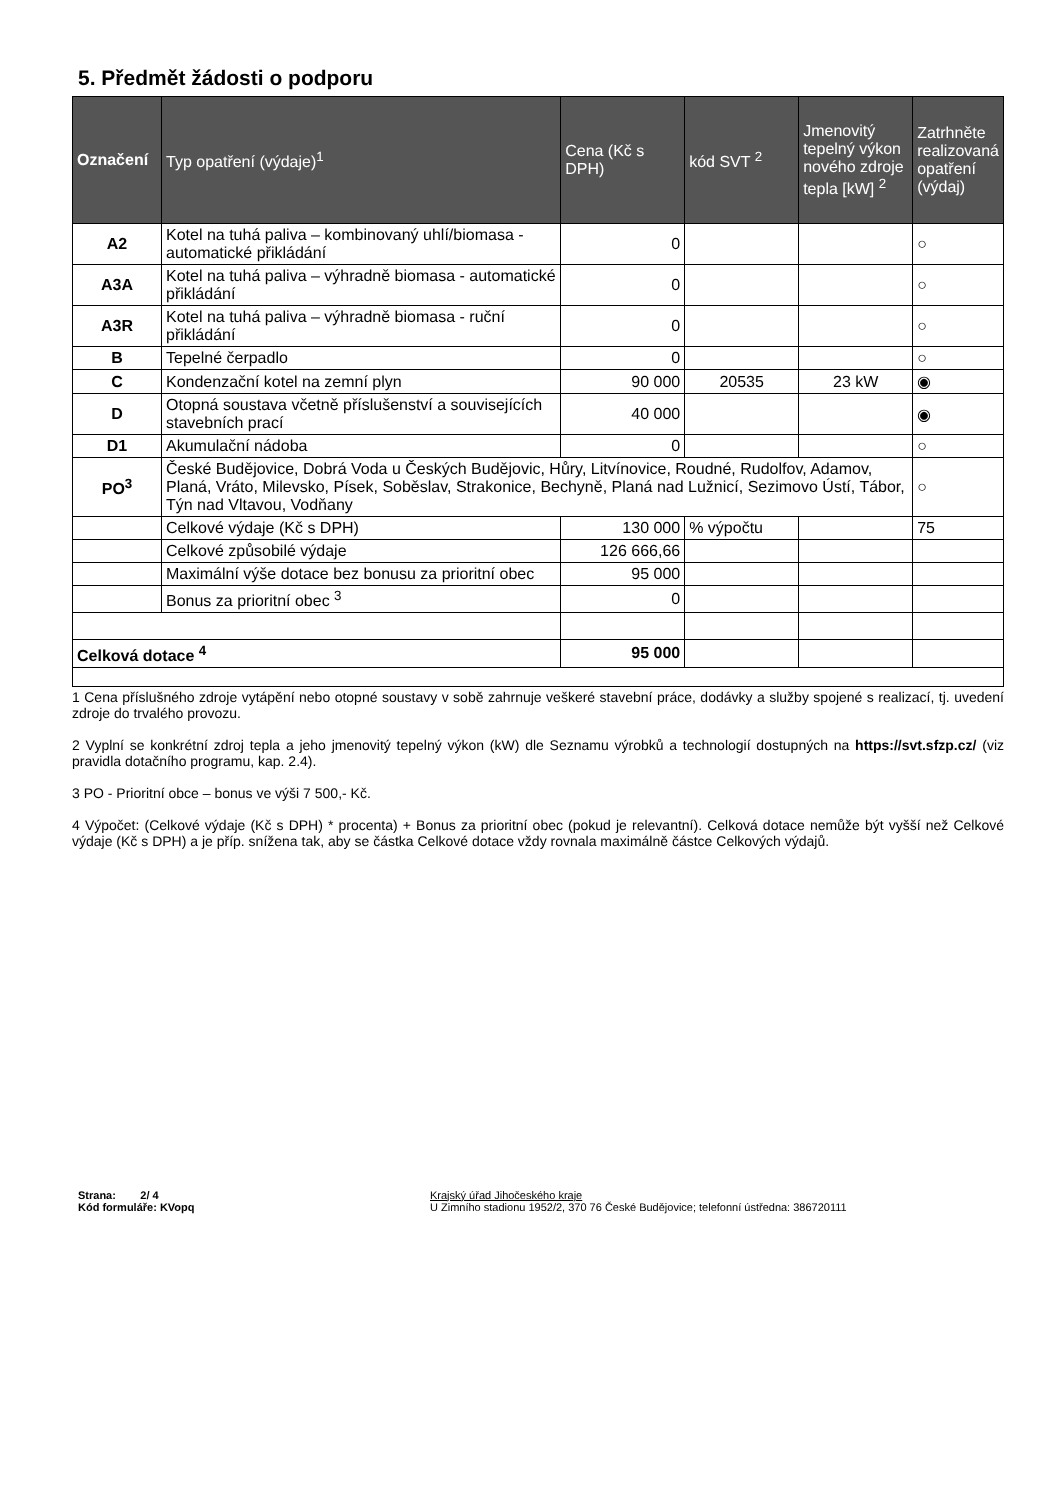5. Předmět žádosti o podporu
| Označení | Typ opatření (výdaje)<sup>1</sup> | Cena (Kč s DPH) | kód SVT <sup>2</sup> | Jmenovitý tepelný výkon nového zdroje tepla [kW] <sup>2</sup> | Zatrhněte realizovaná opatření (výdaj) |
| --- | --- | --- | --- | --- | --- |
| A2 | Kotel na tuhá paliva – kombinovaný uhlí/biomasa - automatické přikládání | 0 | | | ○ |
| A3A | Kotel na tuhá paliva – výhradně biomasa - automatické přikládání | 0 | | | ○ |
| A3R | Kotel na tuhá paliva – výhradně biomasa - ruční přikládání | 0 | | | ○ |
| B | Tepelné čerpadlo | 0 | | | ○ |
| C | Kondenzační kotel na zemní plyn | 90 000 | 20535 | 23 kW | ◉ |
| D | Otopná soustava včetně příslušenství a souvisejících stavebních prací | 40 000 | | | ◉ |
| D1 | Akumulační nádoba | 0 | | | ○ |
| PO<sup>3</sup> | České Budějovice, Dobrá Voda u Českých Budějovic, Hůry, Litvínovice, Roudné, Rudolfov, Adamov, Planá, Vráto, Milevsko, Písek, Soběslav, Strakonice, Bechyně, Planá nad Lužnicí, Sezimovo Ústí, Tábor, Týn nad Vltavou, Vodňany | | | | ○ |
| | Celkové výdaje (Kč s DPH) | 130 000 | % výpočtu | | 75 |
| | Celkové způsobilé výdaje | 126 666,66 | | | |
| | Maximální výše dotace bez bonusu za prioritní obec | 95 000 | | | |
| | Bonus za prioritní obec <sup>3</sup> | 0 | | | |
| Celková dotace <sup>4</sup> | | 95 000 | | | |
1 Cena příslušného zdroje vytápění nebo otopné soustavy v sobě zahrnuje veškeré stavební práce, dodávky a služby spojené s realizací, tj. uvedení zdroje do trvalého provozu.
2 Vyplní se konkrétní zdroj tepla a jeho jmenovitý tepelný výkon (kW) dle Seznamu výrobků a technologií dostupných na https://svt.sfzp.cz/ (viz pravidla dotačního programu, kap. 2.4).
3 PO - Prioritní obce – bonus ve výši 7 500,- Kč.
4 Výpočet: (Celkové výdaje (Kč s DPH) * procenta) + Bonus za prioritní obec (pokud je relevantní). Celková dotace nemůže být vyšší než Celkové výdaje (Kč s DPH) a je příp. snížena tak, aby se částka Celkové dotace vždy rovnala maximálně částce Celkových výdajů.
Strana: 2/ 4
Kód formuláře: KVopq
Krajský úřad Jihočeského kraje
U Zimního stadionu 1952/2, 370 76 České Budějovice; telefonní ústředna: 386720111